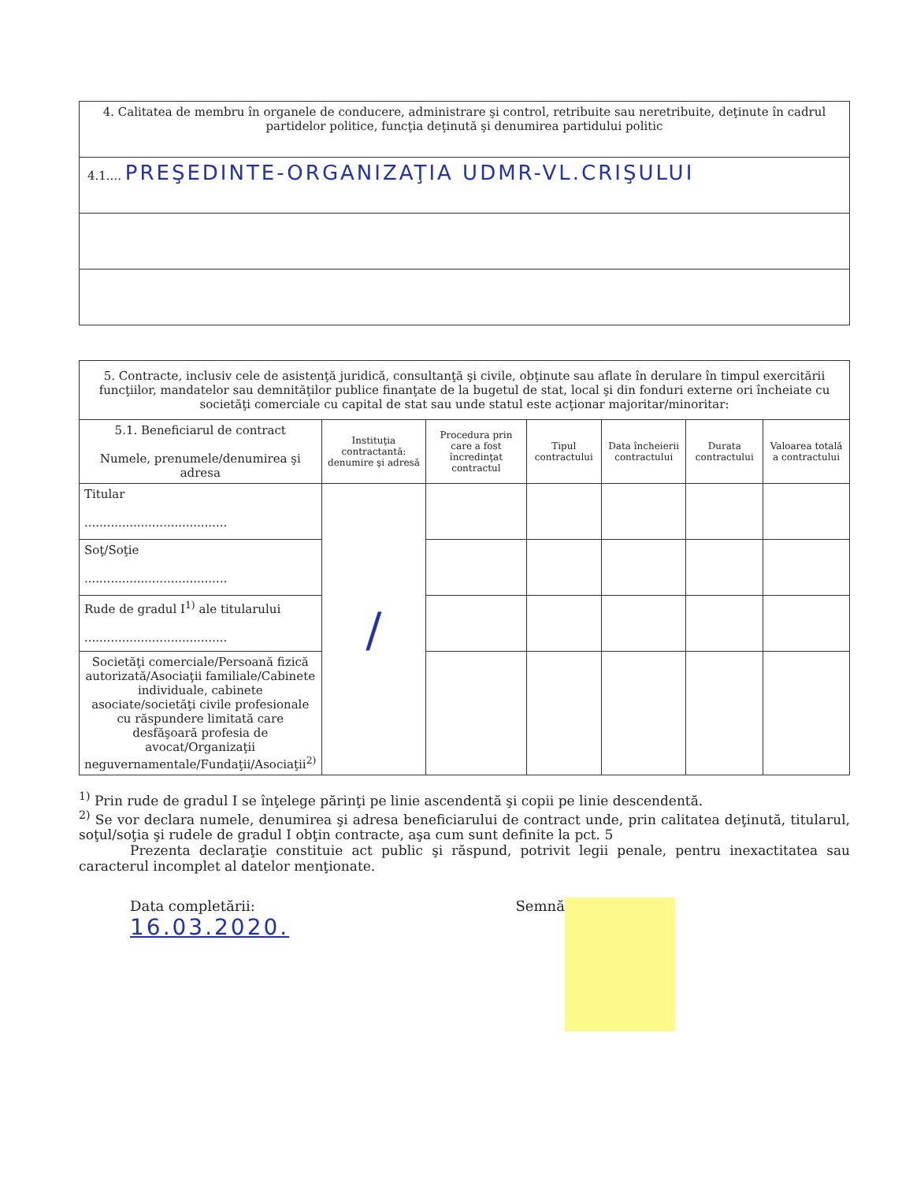| 4. Calitatea de membru în organele de conducere, administrare şi control, retribuite sau neretribuite, deţinute în cadrul partidelor politice, funcţia deţinută şi denumirea partidului politic |
| 4.1.... PREŞEDINTE-ORGANIZAŢIA UDMR-VL.CRIŞULUI |
| 5. Contracte, inclusiv cele de asistenţă juridică, consultanţă şi civile, obţinute sau aflate în derulare în timpul exercitării funcţiilor, mandatelor sau demnităţilor publice finanţate de la bugetul de stat, local şi din fonduri externe ori încheiate cu societăţi comerciale cu capital de stat sau unde statul este acţionar majoritar/minoritar: | | | | | | |
| 5.1. Beneficiarul de contract Numele, prenumele/denumirea şi adresa | Instituţia contractantă: denumire şi adresă | Procedura prin care a fost încredinţat contractul | Tipul contractului | Data încheierii contractului | Durata contractului | Valoarea totală a contractului |
| Titular ...................................... | / | | | | | |
| Soţ/Soţie ...................................... | | | | | | |
| Rude de gradul I<sup>1)</sup> ale titularului ...................................... | | | | | | |
| Societăţi comerciale/Persoană fizică autorizată/Asociaţii familiale/Cabinete individuale, cabinete asociate/societăţi civile profesionale cu răspundere limitată care desfăşoară profesia de avocat/Organizaţii neguvernamentale/Fundaţii/Asociaţii<sup>2)</sup> | | | | | | |
<sup>1)</sup> Prin rude de gradul I se înţelege părinţi pe linie ascendentă şi copii pe linie descendentă.
<sup>2)</sup> Se vor declara numele, denumirea şi adresa beneficiarului de contract unde, prin calitatea deţinută, titularul, soţul/soţia şi rudele de gradul I obţin contracte, aşa cum sunt definite la pct. 5
Prezenta declaraţie constituie act public şi răspund, potrivit legii penale, pentru inexactitatea sau caracterul incomplet al datelor menţionate.
Data completării:
16.03.2020.
Semnă